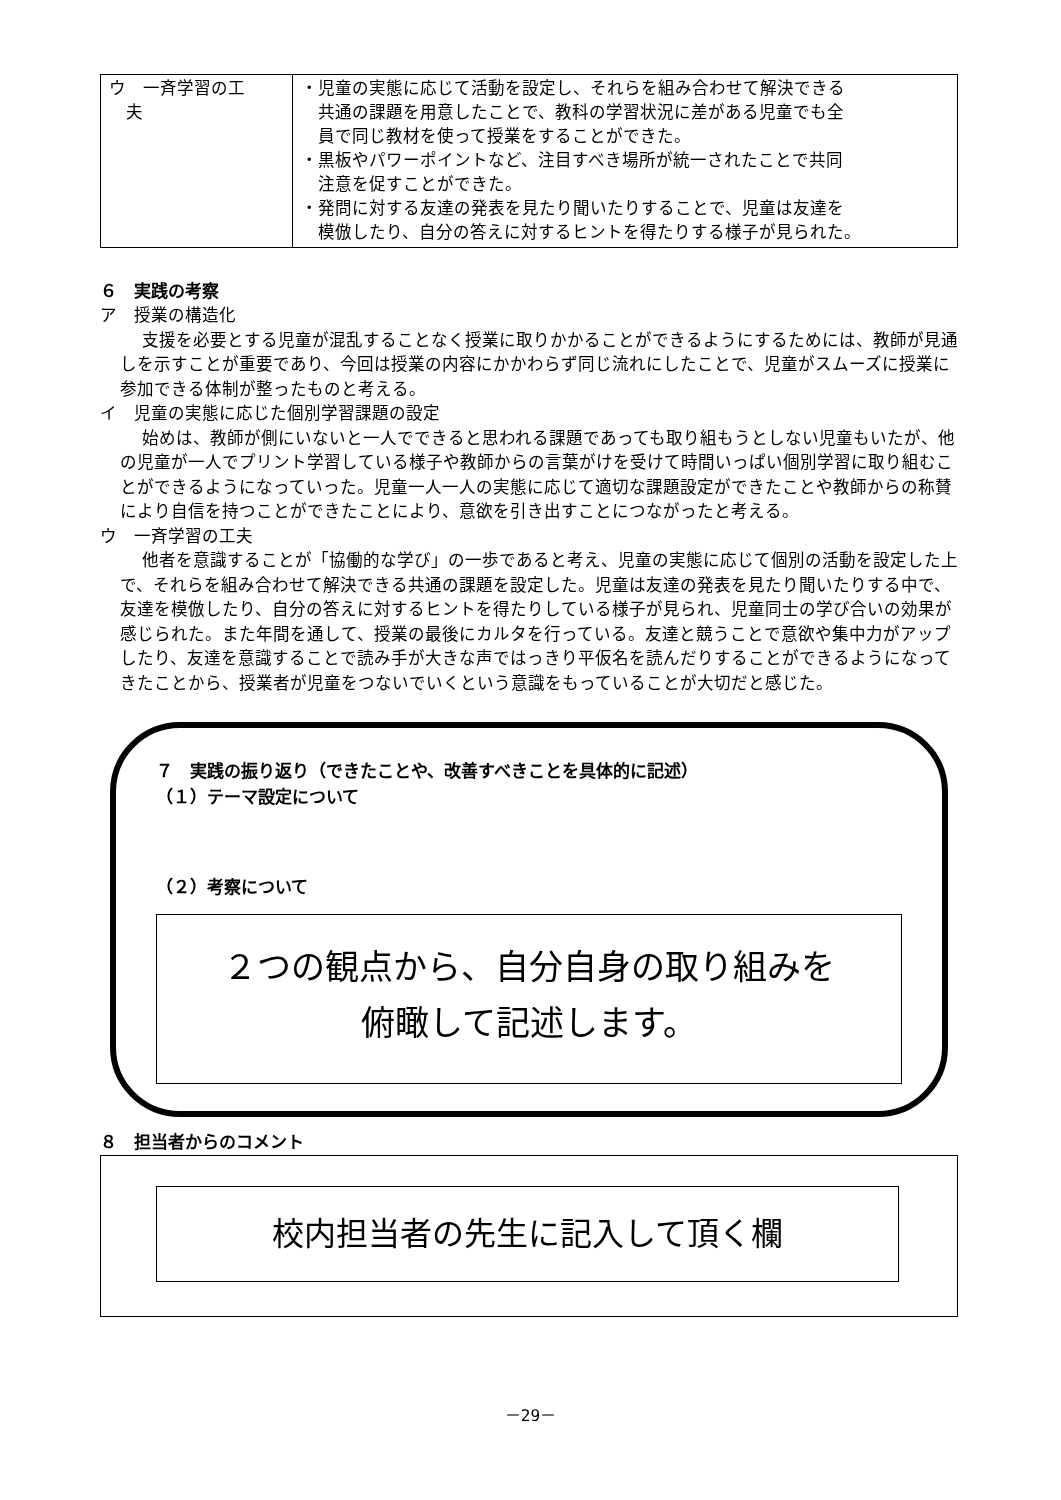| ウ 一斉学習の工 夫 | ・児童の実態に応じて活動を設定し、それらを組み合わせて解決できる 共通の課題を用意したことで、教科の学習状況に差がある児童でも全 員で同じ教材を使って授業をすることができた。 ・黒板やパワーポイントなど、注目すべき場所が統一されたことで共同 注意を促すことができた。 ・発問に対する友達の発表を見たり聞いたりすることで、児童は友達を 模倣したり、自分の答えに対するヒントを得たりする様子が見られた。 |
６　実践の考察
ア　授業の構造化
支援を必要とする児童が混乱することなく授業に取りかかることができるようにするためには、教師が見通しを示すことが重要であり、今回は授業の内容にかかわらず同じ流れにしたことで、児童がスムーズに授業に参加できる体制が整ったものと考える。
イ　児童の実態に応じた個別学習課題の設定
始めは、教師が側にいないと一人でできると思われる課題であっても取り組もうとしない児童もいたが、他の児童が一人でプリント学習している様子や教師からの言葉がけを受けて時間いっぱい個別学習に取り組むことができるようになっていった。児童一人一人の実態に応じて適切な課題設定ができたことや教師からの称賛により自信を持つことができたことにより、意欲を引き出すことにつながったと考える。
ウ　一斉学習の工夫
他者を意識することが「協働的な学び」の一歩であると考え、児童の実態に応じて個別の活動を設定した上で、それらを組み合わせて解決できる共通の課題を設定した。児童は友達の発表を見たり聞いたりする中で、友達を模倣したり、自分の答えに対するヒントを得たりしている様子が見られ、児童同士の学び合いの効果が感じられた。また年間を通して、授業の最後にカルタを行っている。友達と競うことで意欲や集中力がアップしたり、友達を意識することで読み手が大きな声ではっきり平仮名を読んだりすることができるようになってきたことから、授業者が児童をつないでいくという意識をもっていることが大切だと感じた。
７　実践の振り返り（できたことや、改善すべきことを具体的に記述）
（１）テーマ設定について
（２）考察について
２つの観点から、自分自身の取り組みを
俯瞰して記述します。
８　担当者からのコメント
校内担当者の先生に記入して頂く欄
－29－